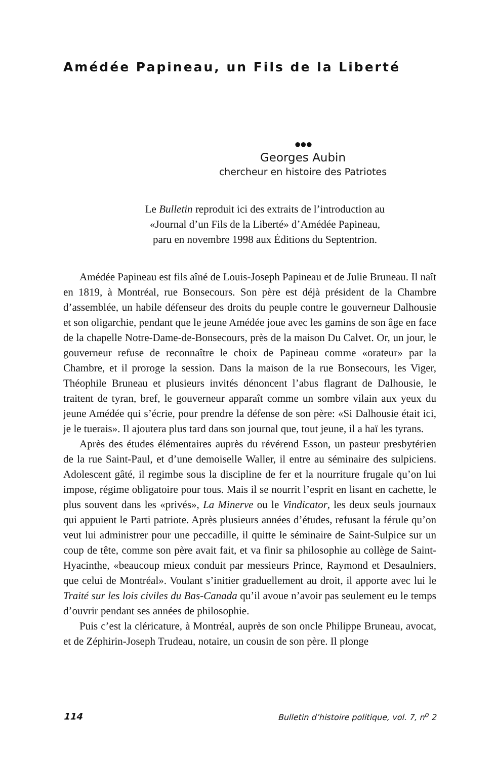Amédée Papineau, un Fils de la Liberté
●●●
Georges Aubin
chercheur en histoire des Patriotes
Le Bulletin reproduit ici des extraits de l’introduction au
«Journal d’un Fils de la Liberté» d’Amédée Papineau,
paru en novembre 1998 aux Éditions du Septentrion.
Amédée Papineau est fils aîné de Louis-Joseph Papineau et de Julie Bruneau. Il naît en 1819, à Montréal, rue Bonsecours. Son père est déjà président de la Chambre d’assemblée, un habile défenseur des droits du peuple contre le gouverneur Dalhousie et son oligarchie, pendant que le jeune Amédée joue avec les gamins de son âge en face de la chapelle Notre-Dame-de-Bonsecours, près de la maison Du Calvet. Or, un jour, le gouverneur refuse de reconnaître le choix de Papineau comme «orateur» par la Chambre, et il proroge la session. Dans la maison de la rue Bonsecours, les Viger, Théophile Bruneau et plusieurs invités dénoncent l’abus flagrant de Dalhousie, le traitent de tyran, bref, le gouverneur apparaît comme un sombre vilain aux yeux du jeune Amédée qui s’écrie, pour prendre la défense de son père: «Si Dalhousie était ici, je le tuerais». Il ajoutera plus tard dans son journal que, tout jeune, il a haï les tyrans.
Après des études élémentaires auprès du révérend Esson, un pasteur presbytérien de la rue Saint-Paul, et d’une demoiselle Waller, il entre au séminaire des sulpiciens. Adolescent gâté, il regimbe sous la discipline de fer et la nourriture frugale qu’on lui impose, régime obligatoire pour tous. Mais il se nourrit l’esprit en lisant en cachette, le plus souvent dans les «privés», La Minerve ou le Vindicator, les deux seuls journaux qui appuient le Parti patriote. Après plusieurs années d’études, refusant la férule qu’on veut lui administrer pour une peccadille, il quitte le séminaire de Saint-Sulpice sur un coup de tête, comme son père avait fait, et va finir sa philosophie au collège de Saint-Hyacinthe, «beaucoup mieux conduit par messieurs Prince, Raymond et Desaulniers, que celui de Montréal». Voulant s’initier graduellement au droit, il apporte avec lui le Traité sur les lois civiles du Bas-Canada qu’il avoue n’avoir pas seulement eu le temps d’ouvrir pendant ses années de philosophie.
Puis c’est la cléricature, à Montréal, auprès de son oncle Philippe Bruneau, avocat, et de Zéphirin-Joseph Trudeau, notaire, un cousin de son père. Il plonge
114 Bulletin d’histoire politique, vol. 7, n<sup>o</sup> 2